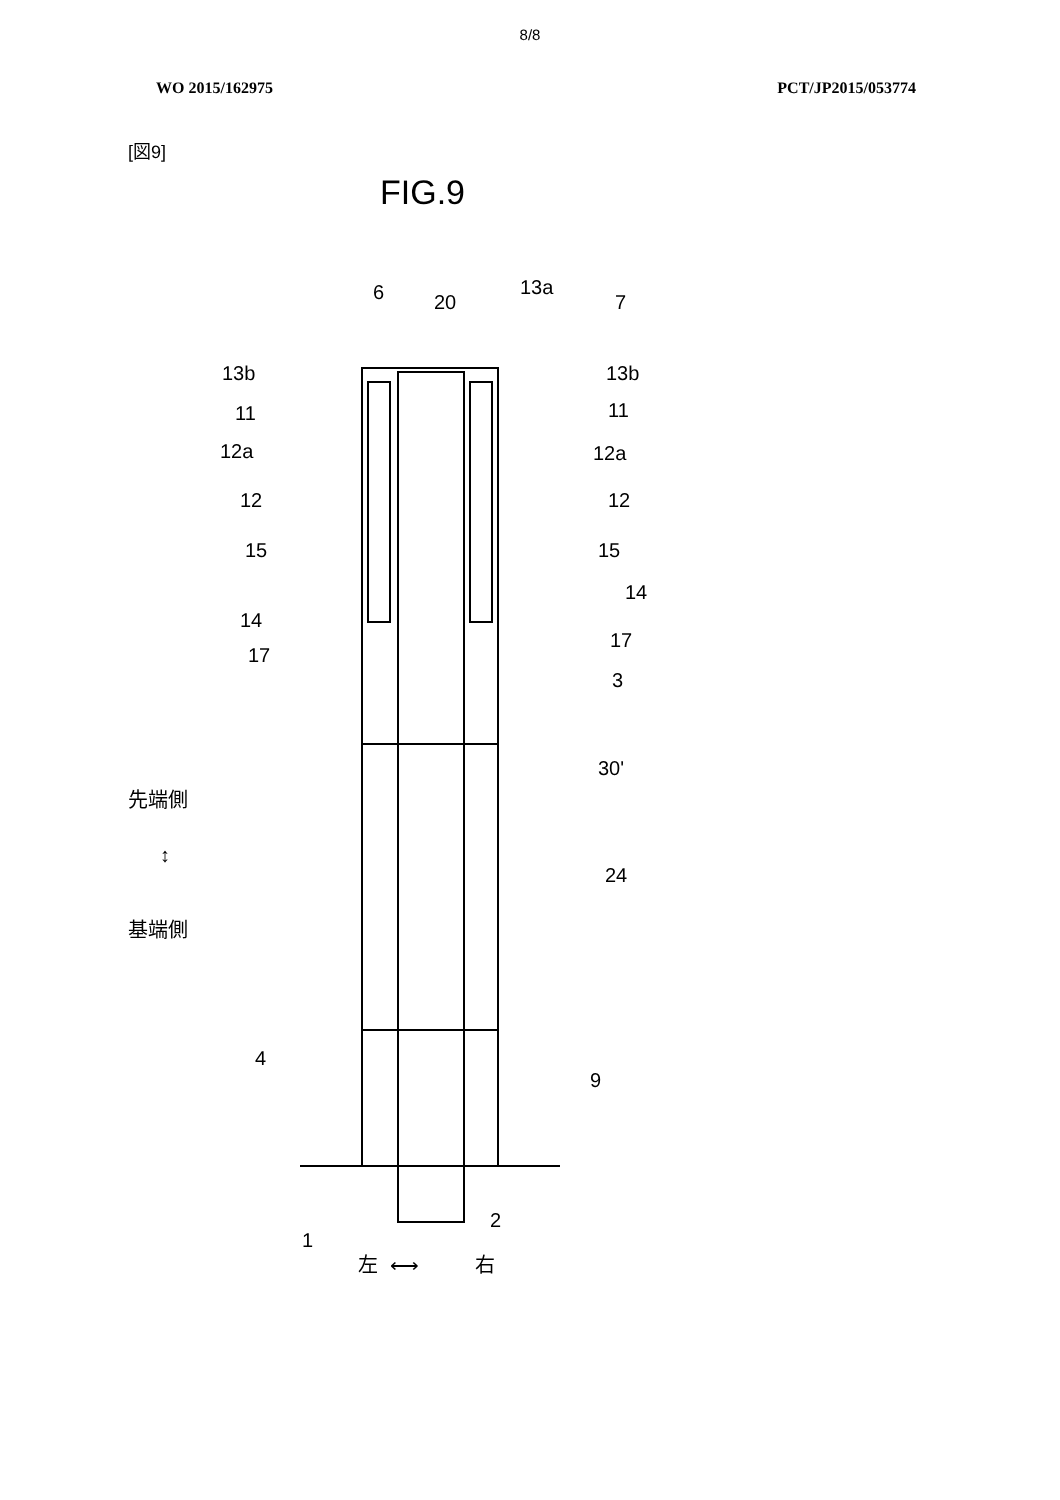8/8
WO 2015/162975 PCT/JP2015/053774
[図9]
FIG.9
6
20
13a
7
13b
13b
11
11
12a
12a
12
12
15
15
14
14
17
17
3
30'
24
4
9
1
2
左
⟷
右
先端側
↕
基端側